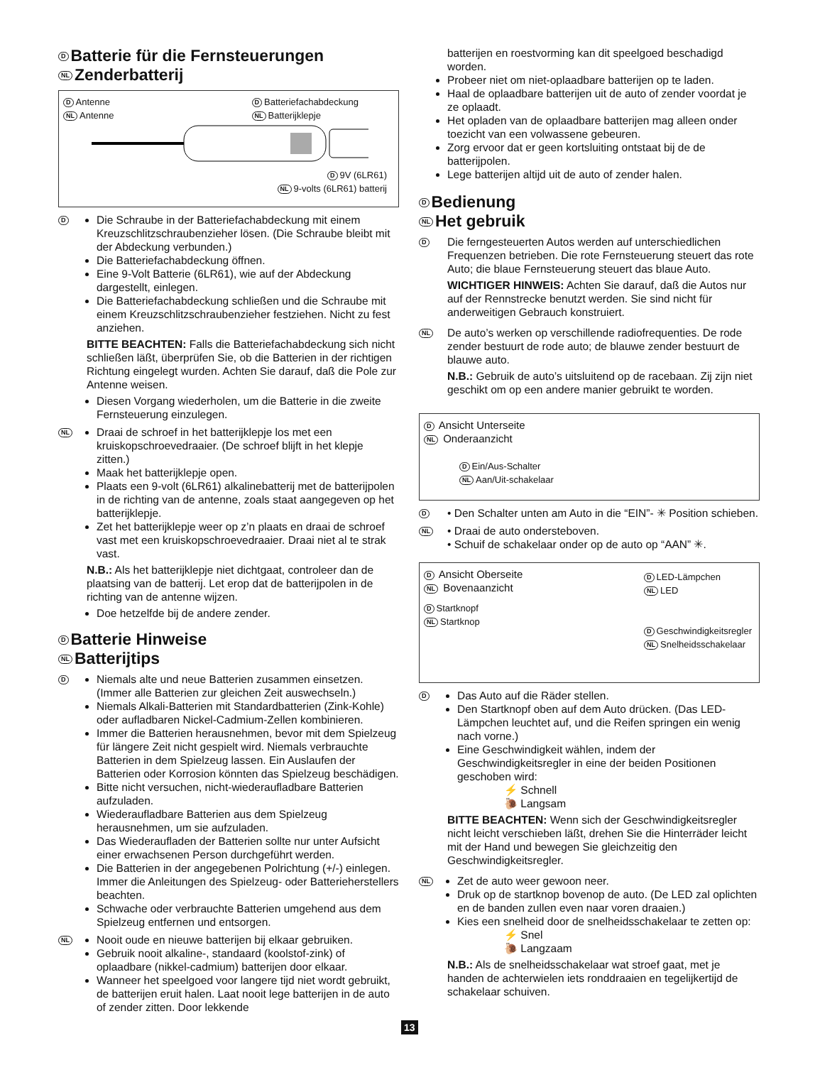D Batterie für die Fernsteuerungen
NL Zenderbatterij
D Antenne
NL Antenne
D Batteriefachabdeckung
NL Batterijklepje
D 9V (6LR61)
NL 9-volts (6LR61) batterij
D
Die Schraube in der Batteriefachabdeckung mit einem Kreuzschlitzschraubenzieher lösen. (Die Schraube bleibt mit der Abdeckung verbunden.)
Die Batteriefachabdeckung öffnen.
Eine 9-Volt Batterie (6LR61), wie auf der Abdeckung dargestellt, einlegen.
Die Batteriefachabdeckung schließen und die Schraube mit einem Kreuzschlitzschraubenzieher festziehen. Nicht zu fest anziehen.
BITTE BEACHTEN: Falls die Batteriefachabdeckung sich nicht schließen läßt, überprüfen Sie, ob die Batterien in der richtigen Richtung eingelegt wurden. Achten Sie darauf, daß die Pole zur Antenne weisen.
Diesen Vorgang wiederholen, um die Batterie in die zweite Fernsteuerung einzulegen.
NL
Draai de schroef in het batterijklepje los met een kruiskopschroevedraaier. (De schroef blijft in het klepje zitten.)
Maak het batterijklepje open.
Plaats een 9-volt (6LR61) alkalinebatterij met de batterijpolen in de richting van de antenne, zoals staat aangegeven op het batterijklepje.
Zet het batterijklepje weer op z’n plaats en draai de schroef vast met een kruiskopschroevedraaier. Draai niet al te strak vast.
N.B.: Als het batterijklepje niet dichtgaat, controleer dan de plaatsing van de batterij. Let erop dat de batterijpolen in de richting van de antenne wijzen.
Doe hetzelfde bij de andere zender.
D Batterie Hinweise
NL Batterijtips
D
Niemals alte und neue Batterien zusammen einsetzen. (Immer alle Batterien zur gleichen Zeit auswechseln.)
Niemals Alkali-Batterien mit Standardbatterien (Zink-Kohle) oder aufladbaren Nickel-Cadmium-Zellen kombinieren.
Immer die Batterien herausnehmen, bevor mit dem Spielzeug für längere Zeit nicht gespielt wird. Niemals verbrauchte Batterien in dem Spielzeug lassen. Ein Auslaufen der Batterien oder Korrosion könnten das Spielzeug beschädigen.
Bitte nicht versuchen, nicht-wiederaufladbare Batterien aufzuladen.
Wiederaufladbare Batterien aus dem Spielzeug herausnehmen, um sie aufzuladen.
Das Wiederaufladen der Batterien sollte nur unter Aufsicht einer erwachsenen Person durchgeführt werden.
Die Batterien in der angegebenen Polrichtung (+/-) einlegen. Immer die Anleitungen des Spielzeug- oder Batterieherstellers beachten.
Schwache oder verbrauchte Batterien umgehend aus dem Spielzeug entfernen und entsorgen.
NL
Nooit oude en nieuwe batterijen bij elkaar gebruiken.
Gebruik nooit alkaline-, standaard (koolstof-zink) of oplaadbare (nikkel-cadmium) batterijen door elkaar.
Wanneer het speelgoed voor langere tijd niet wordt gebruikt, de batterijen eruit halen. Laat nooit lege batterijen in de auto of zender zitten. Door lekkende
13
batterijen en roestvorming kan dit speelgoed beschadigd worden.
Probeer niet om niet-oplaadbare batterijen op te laden.
Haal de oplaadbare batterijen uit de auto of zender voordat je ze oplaadt.
Het opladen van de oplaadbare batterijen mag alleen onder toezicht van een volwassene gebeuren.
Zorg ervoor dat er geen kortsluiting ontstaat bij de de batterijpolen.
Lege batterijen altijd uit de auto of zender halen.
D Bedienung
NL Het gebruik
D
Die ferngesteuerten Autos werden auf unterschiedlichen Frequenzen betrieben. Die rote Fernsteuerung steuert das rote Auto; die blaue Fernsteuerung steuert das blaue Auto.
WICHTIGER HINWEIS: Achten Sie darauf, daß die Autos nur auf der Rennstrecke benutzt werden. Sie sind nicht für anderweitigen Gebrauch konstruiert.
NL
De auto’s werken op verschillende radiofrequenties. De rode zender bestuurt de rode auto; de blauwe zender bestuurt de blauwe auto.
N.B.: Gebruik de auto’s uitsluitend op de racebaan. Zij zijn niet geschikt om op een andere manier gebruikt te worden.
D Ansicht Unterseite
NL Onderaanzicht
D Ein/Aus-Schalter
NL Aan/Uit-schakelaar
D
• Den Schalter unten am Auto in die “EIN”- ✳ Position schieben.
NL
• Draai de auto ondersteboven.
• Schuif de schakelaar onder op de auto op “AAN” ✳.
D Ansicht Oberseite
NL Bovenaanzicht
D Startknopf
NL Startknop
D LED-Lämpchen
NL LED
D Geschwindigkeitsregler
NL Snelheidsschakelaar
D
Das Auto auf die Räder stellen.
Den Startknopf oben auf dem Auto drücken. (Das LED-Lämpchen leuchtet auf, und die Reifen springen ein wenig nach vorne.)
Eine Geschwindigkeit wählen, indem der Geschwindigkeitsregler in eine der beiden Positionen geschoben wird:
⚡ Schnell
🐌 Langsam
BITTE BEACHTEN: Wenn sich der Geschwindigkeitsregler nicht leicht verschieben läßt, drehen Sie die Hinterräder leicht mit der Hand und bewegen Sie gleichzeitig den Geschwindigkeitsregler.
NL
Zet de auto weer gewoon neer.
Druk op de startknop bovenop de auto. (De LED zal oplichten en de banden zullen even naar voren draaien.)
Kies een snelheid door de snelheidsschakelaar te zetten op:
⚡ Snel
🐌 Langzaam
N.B.: Als de snelheidsschakelaar wat stroef gaat, met je handen de achterwielen iets ronddraaien en tegelijkertijd de schakelaar schuiven.